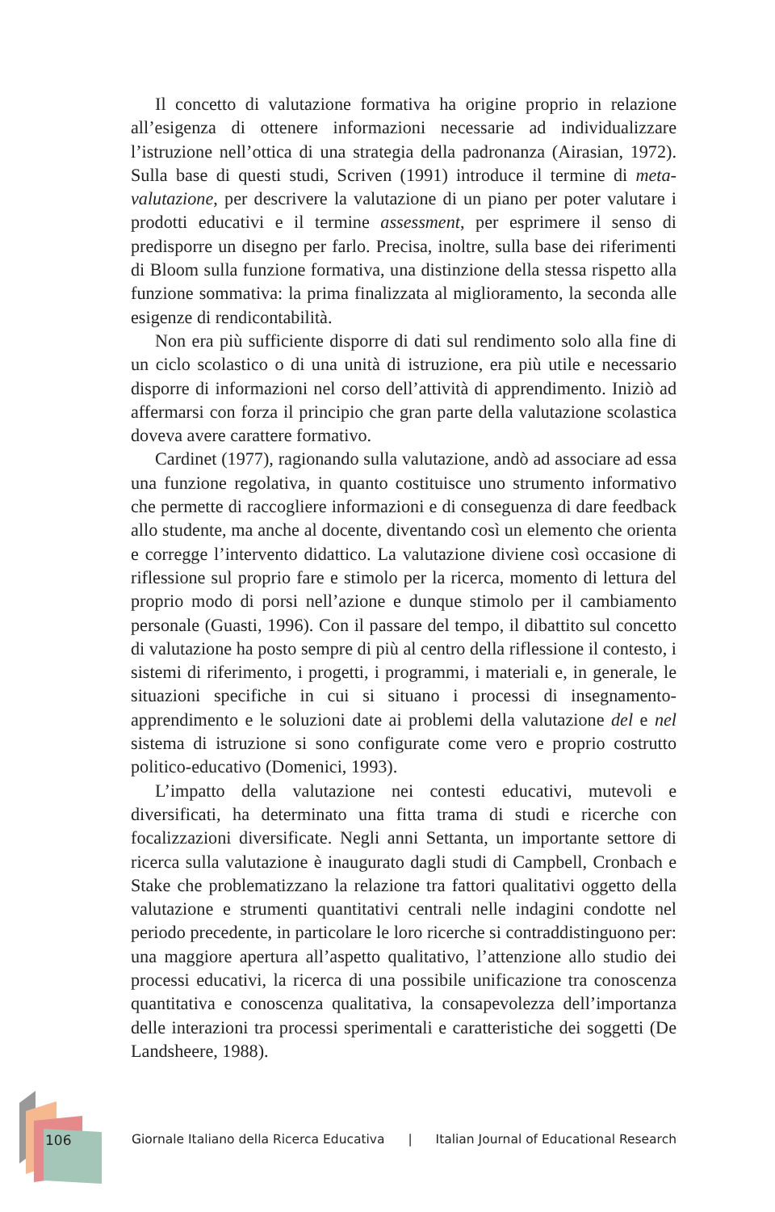Il concetto di valutazione formativa ha origine proprio in relazione all’esigenza di ottenere informazioni necessarie ad individualizzare l’istruzione nell’ottica di una strategia della padronanza (Airasian, 1972). Sulla base di questi studi, Scriven (1991) introduce il termine di meta-valutazione, per descrivere la valutazione di un piano per poter valutare i prodotti educativi e il termine assessment, per esprimere il senso di predisporre un disegno per farlo. Precisa, inoltre, sulla base dei riferimenti di Bloom sulla funzione formativa, una distinzione della stessa rispetto alla funzione sommativa: la prima finalizzata al miglioramento, la seconda alle esigenze di rendicontabilità.
Non era più sufficiente disporre di dati sul rendimento solo alla fine di un ciclo scolastico o di una unità di istruzione, era più utile e necessario disporre di informazioni nel corso dell’attività di apprendimento. Iniziò ad affermarsi con forza il principio che gran parte della valutazione scolastica doveva avere carattere formativo.
Cardinet (1977), ragionando sulla valutazione, andò ad associare ad essa una funzione regolativa, in quanto costituisce uno strumento informativo che permette di raccogliere informazioni e di conseguenza di dare feedback allo studente, ma anche al docente, diventando così un elemento che orienta e corregge l’intervento didattico. La valutazione diviene così occasione di riflessione sul proprio fare e stimolo per la ricerca, momento di lettura del proprio modo di porsi nell’azione e dunque stimolo per il cambiamento personale (Guasti, 1996). Con il passare del tempo, il dibattito sul concetto di valutazione ha posto sempre di più al centro della riflessione il contesto, i sistemi di riferimento, i progetti, i programmi, i materiali e, in generale, le situazioni specifiche in cui si situano i processi di insegnamento-apprendimento e le soluzioni date ai problemi della valutazione del e nel sistema di istruzione si sono configurate come vero e proprio costrutto politico-educativo (Domenici, 1993).
L’impatto della valutazione nei contesti educativi, mutevoli e diversificati, ha determinato una fitta trama di studi e ricerche con focalizzazioni diversificate. Negli anni Settanta, un importante settore di ricerca sulla valutazione è inaugurato dagli studi di Campbell, Cronbach e Stake che problematizzano la relazione tra fattori qualitativi oggetto della valutazione e strumenti quantitativi centrali nelle indagini condotte nel periodo precedente, in particolare le loro ricerche si contraddistinguono per: una maggiore apertura all’aspetto qualitativo, l’attenzione allo studio dei processi educativi, la ricerca di una possibile unificazione tra conoscenza quantitativa e conoscenza qualitativa, la consapevolezza dell’importanza delle interazioni tra processi sperimentali e caratteristiche dei soggetti (De Landsheere, 1988).
106
Giornale Italiano della Ricerca Educativa | Italian Journal of Educational Research